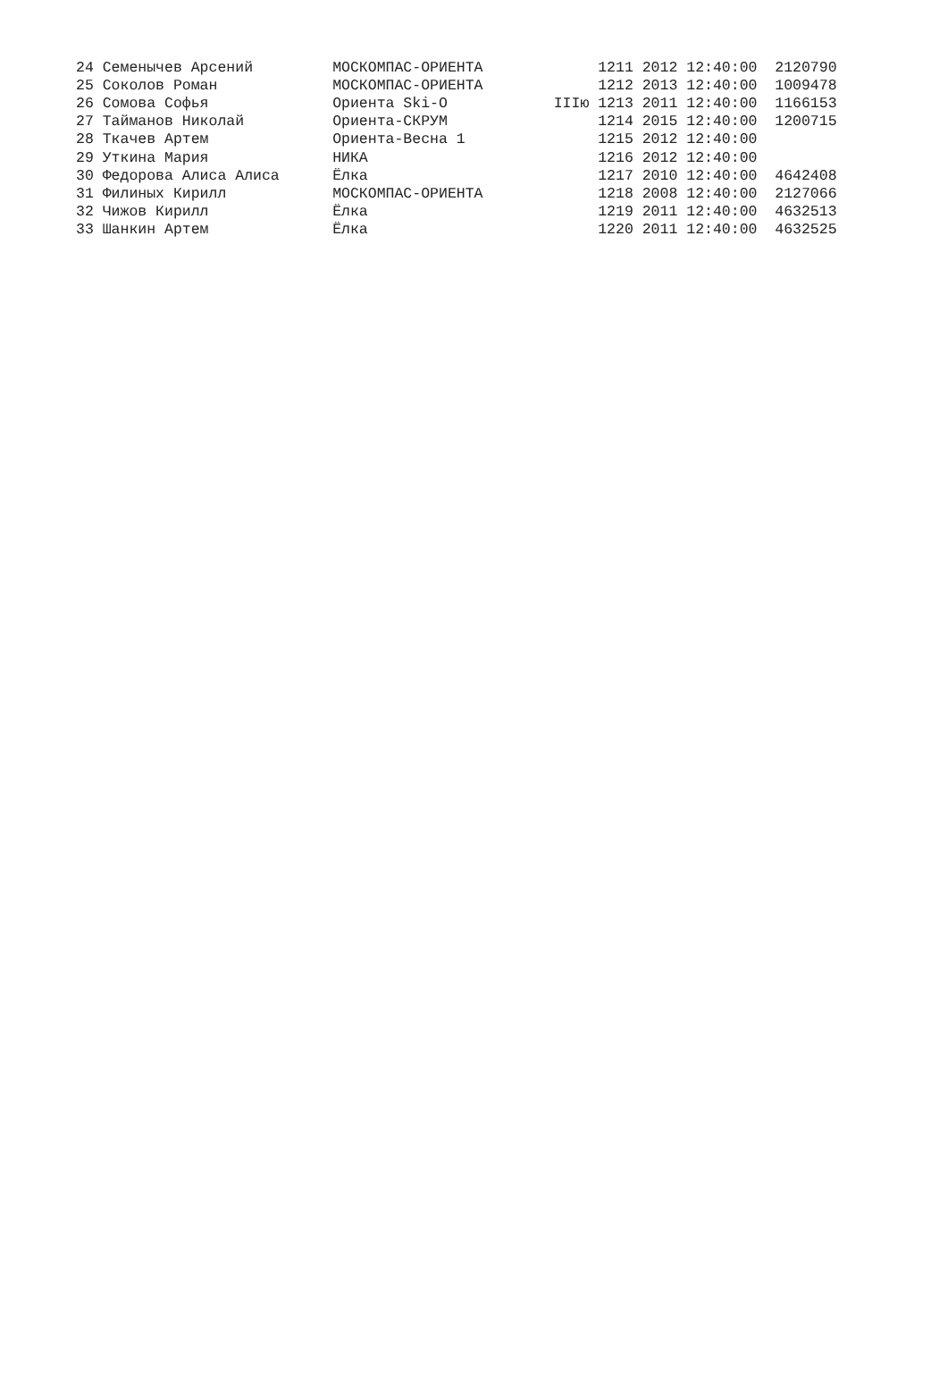| 24 Семенычев Арсений | МОСКОМПАС-ОРИЕНТА | | 1211 2012 12:40:00 2120790 |
| 25 Соколов Роман | МОСКОМПАС-ОРИЕНТА | | 1212 2013 12:40:00 1009478 |
| 26 Сомова Софья | Ориента Ski-O | IIIю | 1213 2011 12:40:00 1166153 |
| 27 Тайманов Николай | Ориента-СКРУМ | | 1214 2015 12:40:00 1200715 |
| 28 Ткачев Артем | Ориента-Весна 1 | | 1215 2012 12:40:00 |
| 29 Уткина Мария | НИКА | | 1216 2012 12:40:00 |
| 30 Федорова Алиса Алиса | Ёлка | | 1217 2010 12:40:00 4642408 |
| 31 Филиных Кирилл | МОСКОМПАС-ОРИЕНТА | | 1218 2008 12:40:00 2127066 |
| 32 Чижов Кирилл | Ёлка | | 1219 2011 12:40:00 4632513 |
| 33 Шанкин Артем | Ёлка | | 1220 2011 12:40:00 4632525 |